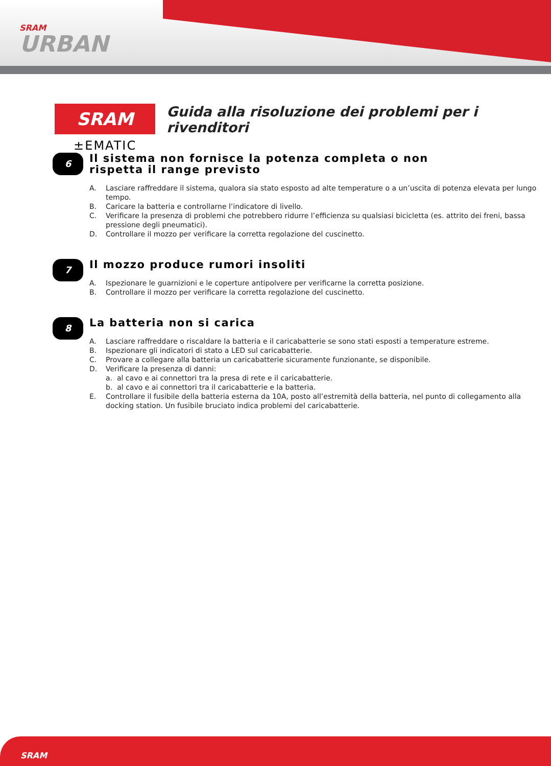SRAM
URBAN
SRAM
±EMATIC
Guida alla risoluzione dei problemi per i rivenditori
6
Il sistema non fornisce la potenza completa o non rispetta il range previsto
A. Lasciare raffreddare il sistema, qualora sia stato esposto ad alte temperature o a un’uscita di potenza elevata per lungo tempo.
B. Caricare la batteria e controllarne l’indicatore di livello.
C. Verificare la presenza di problemi che potrebbero ridurre l’efficienza su qualsiasi bicicletta (es. attrito dei freni, bassa pressione degli pneumatici).
D. Controllare il mozzo per verificare la corretta regolazione del cuscinetto.
7
Il mozzo produce rumori insoliti
A. Ispezionare le guarnizioni e le coperture antipolvere per verificarne la corretta posizione.
B. Controllare il mozzo per verificare la corretta regolazione del cuscinetto.
8
La batteria non si carica
A. Lasciare raffreddare o riscaldare la batteria e il caricabatterie se sono stati esposti a temperature estreme.
B. Ispezionare gli indicatori di stato a LED sul caricabatterie.
C. Provare a collegare alla batteria un caricabatterie sicuramente funzionante, se disponibile.
D. Verificare la presenza di danni:
a. al cavo e ai connettori tra la presa di rete e il caricabatterie.
b. al cavo e ai connettori tra il caricabatterie e la batteria.
E. Controllare il fusibile della batteria esterna da 10A, posto all’estremità della batteria, nel punto di collegamento alla docking station. Un fusibile bruciato indica problemi del caricabatterie.
SRAM